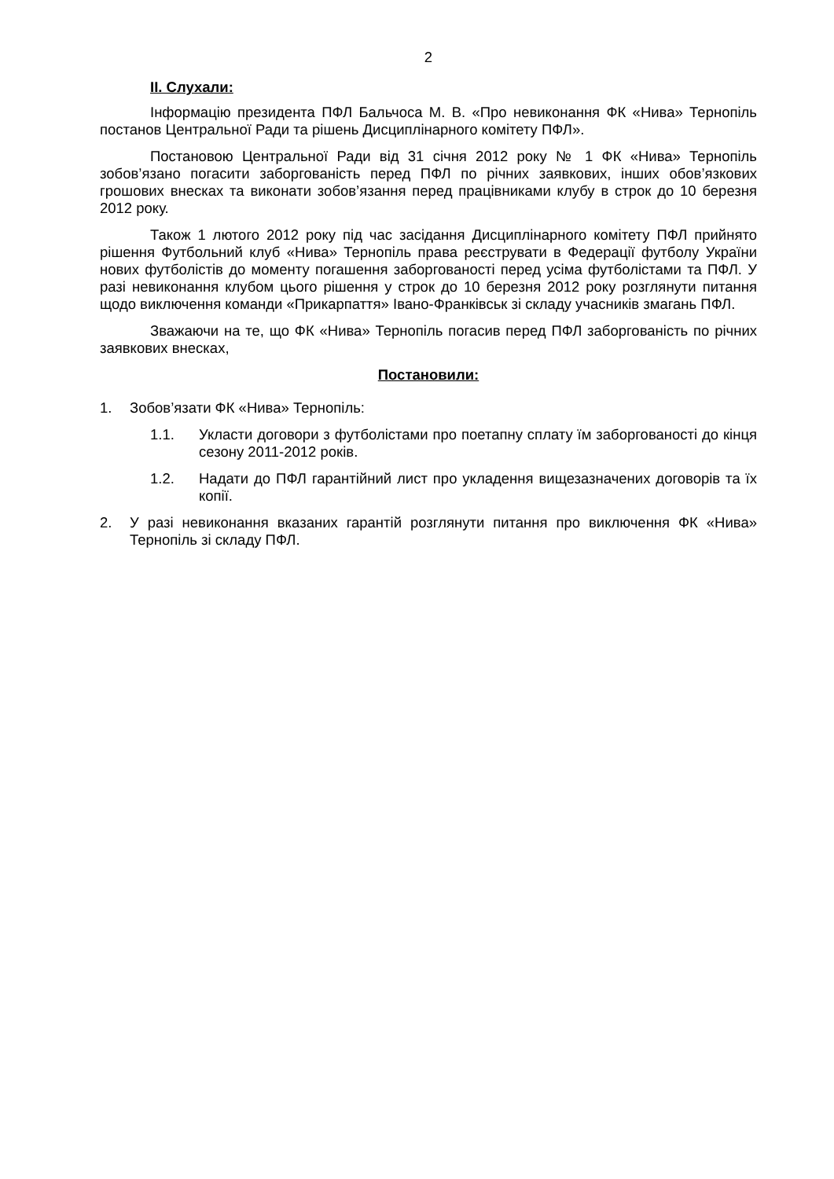2
ІІ. Слухали:
Інформацію президента ПФЛ Бальчоса М. В. «Про невиконання ФК «Нива» Тернопіль постанов Центральної Ради та рішень Дисциплінарного комітету ПФЛ».
Постановою Центральної Ради від 31 січня 2012 року № 1 ФК «Нива» Тернопіль зобов’язано погасити заборгованість перед ПФЛ по річних заявкових, інших обов’язкових грошових внесках та виконати зобов’язання перед працівниками клубу в строк до 10 березня 2012 року.
Також 1 лютого 2012 року під час засідання Дисциплінарного комітету ПФЛ прийнято рішення Футбольний клуб «Нива» Тернопіль права реєструвати в Федерації футболу України нових футболістів до моменту погашення заборгованості перед усіма футболістами та ПФЛ. У разі невиконання клубом цього рішення у строк до 10 березня 2012 року розглянути питання щодо виключення команди «Прикарпаття» Івано-Франківськ зі складу учасників змагань ПФЛ.
Зважаючи на те, що ФК «Нива» Тернопіль погасив перед ПФЛ заборгованість по річних заявкових внесках,
Постановили:
1. Зобов’язати ФК «Нива» Тернопіль:
1.1. Укласти договори з футболістами про поетапну сплату їм заборгованості до кінця сезону 2011-2012 років.
1.2. Надати до ПФЛ гарантійний лист про укладення вищезазначених договорів та їх копії.
2. У разі невиконання вказаних гарантій розглянути питання про виключення ФК «Нива» Тернопіль зі складу ПФЛ.